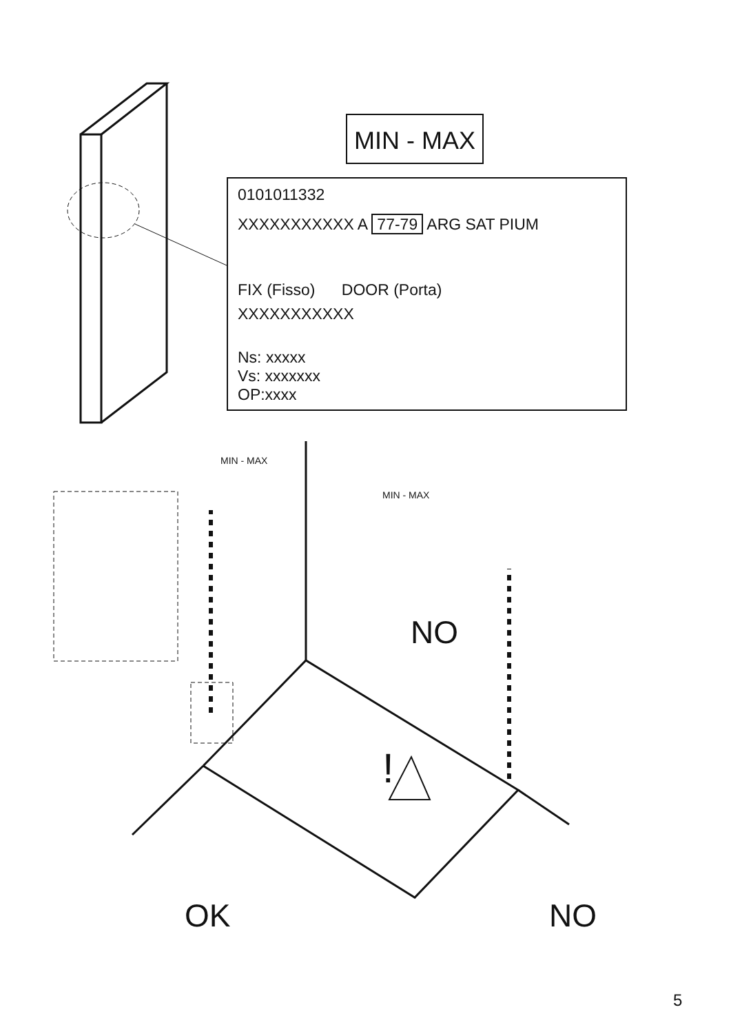MIN - MAX
0101011332
XXXXXXXXXXX A 77-79 ARG SAT PIUM
FIX (Fisso) DOOR (Porta)
XXXXXXXXXXX
Ns: xxxxx
Vs: xxxxxxx
OP:xxxx
MIN - MAX
MIN - MAX
NO
!
OK NO
5